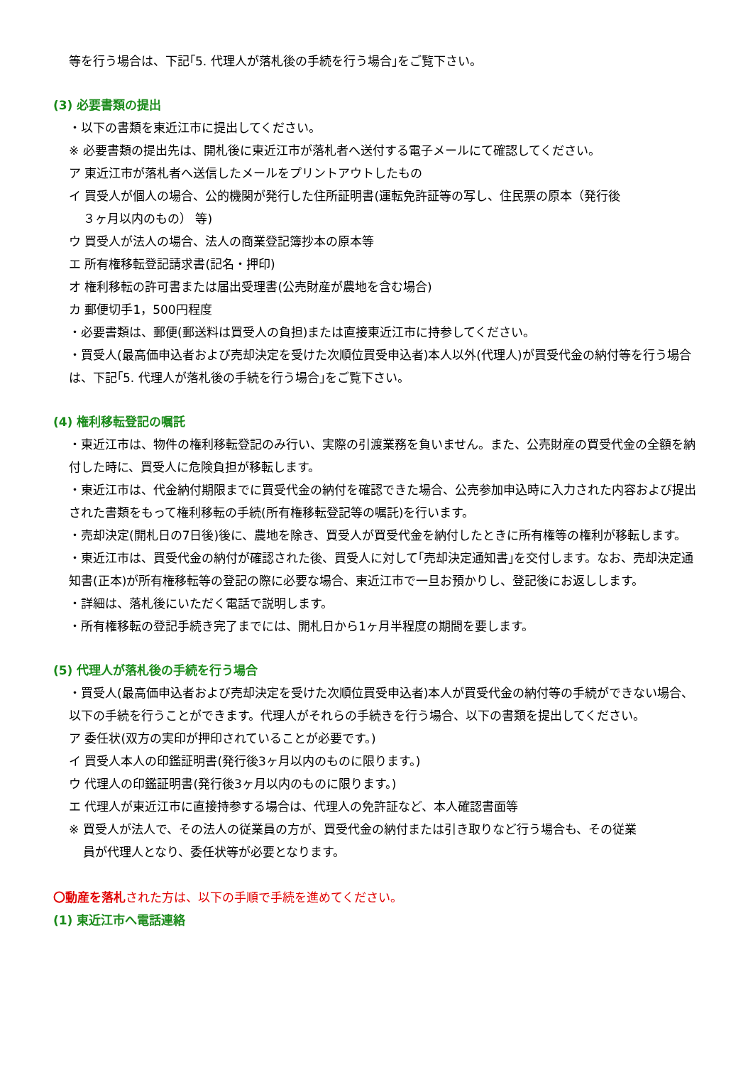等を行う場合は、下記｢5. 代理人が落札後の手続を行う場合｣をご覧下さい。
(3) 必要書類の提出
・以下の書類を東近江市に提出してください。
※ 必要書類の提出先は、開札後に東近江市が落札者へ送付する電子メールにて確認してください。
ア 東近江市が落札者へ送信したメールをプリントアウトしたもの
イ 買受人が個人の場合、公的機関が発行した住所証明書(運転免許証等の写し、住民票の原本（発行後
３ヶ月以内のもの） 等)
ウ 買受人が法人の場合、法人の商業登記簿抄本の原本等
エ 所有権移転登記請求書(記名・押印)
オ 権利移転の許可書または届出受理書(公売財産が農地を含む場合)
カ 郵便切手1，500円程度
・必要書類は、郵便(郵送料は買受人の負担)または直接東近江市に持参してください。
・買受人(最高価申込者および売却決定を受けた次順位買受申込者)本人以外(代理人)が買受代金の納付等を行う場合は、下記｢5. 代理人が落札後の手続を行う場合｣をご覧下さい。
(4) 権利移転登記の嘱託
・東近江市は、物件の権利移転登記のみ行い、実際の引渡業務を負いません。また、公売財産の買受代金の全額を納付した時に、買受人に危険負担が移転します。
・東近江市は、代金納付期限までに買受代金の納付を確認できた場合、公売参加申込時に入力された内容および提出された書類をもって権利移転の手続(所有権移転登記等の嘱託)を行います。
・売却決定(開札日の7日後)後に、農地を除き、買受人が買受代金を納付したときに所有権等の権利が移転します。
・東近江市は、買受代金の納付が確認された後、買受人に対して｢売却決定通知書｣を交付します。なお、売却決定通知書(正本)が所有権移転等の登記の際に必要な場合、東近江市で一旦お預かりし、登記後にお返しします。
・詳細は、落札後にいただく電話で説明します。
・所有権移転の登記手続き完了までには、開札日から1ヶ月半程度の期間を要します。
(5) 代理人が落札後の手続を行う場合
・買受人(最高価申込者および売却決定を受けた次順位買受申込者)本人が買受代金の納付等の手続ができない場合、以下の手続を行うことができます。代理人がそれらの手続きを行う場合、以下の書類を提出してください。
ア 委任状(双方の実印が押印されていることが必要です。)
イ 買受人本人の印鑑証明書(発行後3ヶ月以内のものに限ります。)
ウ 代理人の印鑑証明書(発行後3ヶ月以内のものに限ります。)
エ 代理人が東近江市に直接持参する場合は、代理人の免許証など、本人確認書面等
※ 買受人が法人で、その法人の従業員の方が、買受代金の納付または引き取りなど行う場合も、その従業
員が代理人となり、委任状等が必要となります。
〇動産を落札された方は、以下の手順で手続を進めてください。
(1) 東近江市へ電話連絡